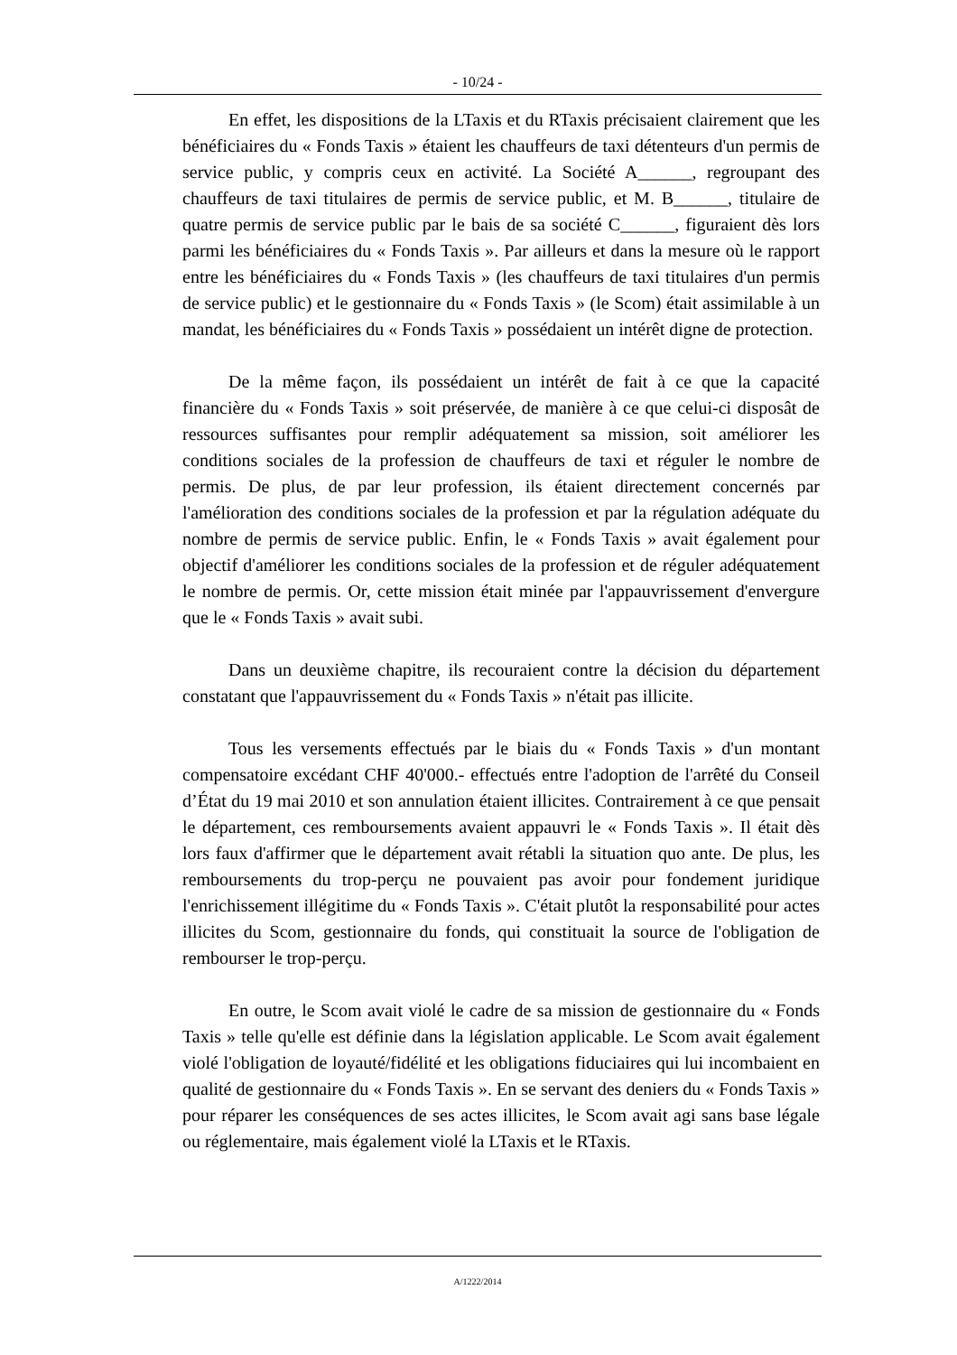- 10/24 -
En effet, les dispositions de la LTaxis et du RTaxis précisaient clairement que les bénéficiaires du « Fonds Taxis » étaient les chauffeurs de taxi détenteurs d'un permis de service public, y compris ceux en activité. La Société A______, regroupant des chauffeurs de taxi titulaires de permis de service public, et M. B______, titulaire de quatre permis de service public par le bais de sa société C______, figuraient dès lors parmi les bénéficiaires du « Fonds Taxis ». Par ailleurs et dans la mesure où le rapport entre les bénéficiaires du « Fonds Taxis » (les chauffeurs de taxi titulaires d'un permis de service public) et le gestionnaire du « Fonds Taxis » (le Scom) était assimilable à un mandat, les bénéficiaires du « Fonds Taxis » possédaient un intérêt digne de protection.
De la même façon, ils possédaient un intérêt de fait à ce que la capacité financière du « Fonds Taxis » soit préservée, de manière à ce que celui-ci disposât de ressources suffisantes pour remplir adéquatement sa mission, soit améliorer les conditions sociales de la profession de chauffeurs de taxi et réguler le nombre de permis. De plus, de par leur profession, ils étaient directement concernés par l'amélioration des conditions sociales de la profession et par la régulation adéquate du nombre de permis de service public. Enfin, le « Fonds Taxis » avait également pour objectif d'améliorer les conditions sociales de la profession et de réguler adéquatement le nombre de permis. Or, cette mission était minée par l'appauvrissement d'envergure que le « Fonds Taxis » avait subi.
Dans un deuxième chapitre, ils recouraient contre la décision du département constatant que l'appauvrissement du « Fonds Taxis » n'était pas illicite.
Tous les versements effectués par le biais du « Fonds Taxis » d'un montant compensatoire excédant CHF 40'000.- effectués entre l'adoption de l'arrêté du Conseil d’État du 19 mai 2010 et son annulation étaient illicites. Contrairement à ce que pensait le département, ces remboursements avaient appauvri le « Fonds Taxis ». Il était dès lors faux d'affirmer que le département avait rétabli la situation quo ante. De plus, les remboursements du trop-perçu ne pouvaient pas avoir pour fondement juridique l'enrichissement illégitime du « Fonds Taxis ». C'était plutôt la responsabilité pour actes illicites du Scom, gestionnaire du fonds, qui constituait la source de l'obligation de rembourser le trop-perçu.
En outre, le Scom avait violé le cadre de sa mission de gestionnaire du « Fonds Taxis » telle qu'elle est définie dans la législation applicable. Le Scom avait également violé l'obligation de loyauté/fidélité et les obligations fiduciaires qui lui incombaient en qualité de gestionnaire du « Fonds Taxis ». En se servant des deniers du « Fonds Taxis » pour réparer les conséquences de ses actes illicites, le Scom avait agi sans base légale ou réglementaire, mais également violé la LTaxis et le RTaxis.
A/1222/2014